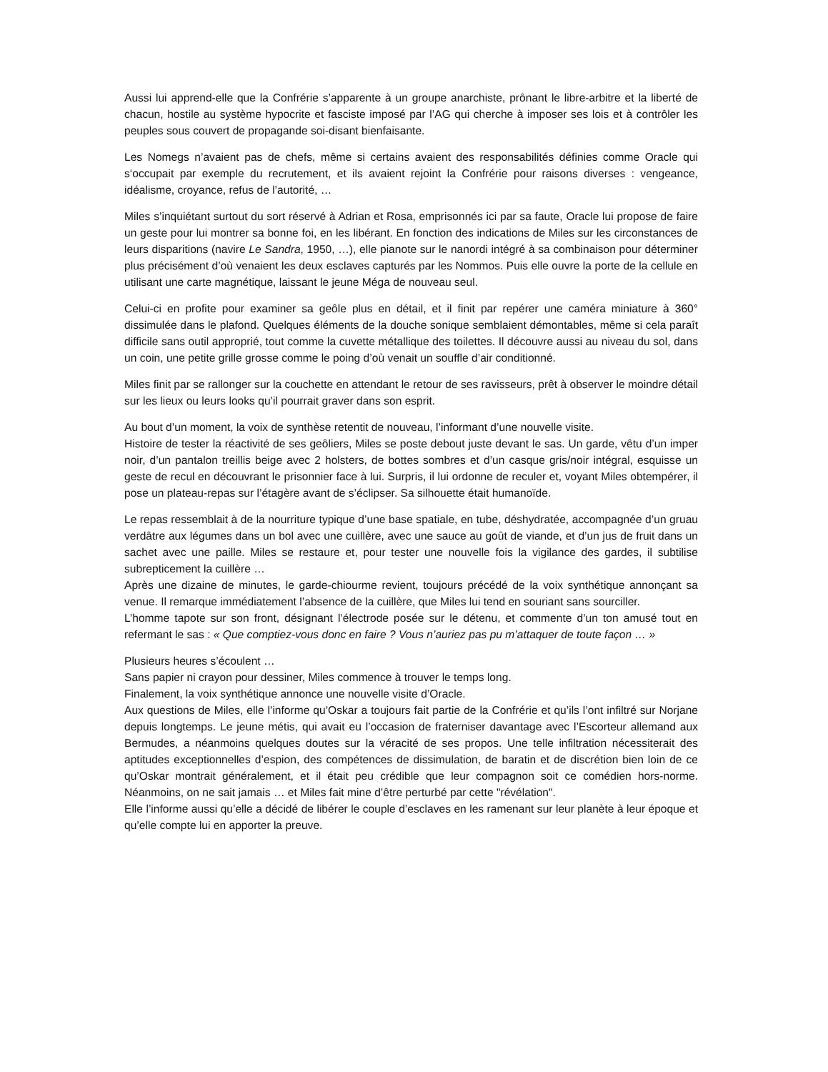Aussi lui apprend-elle que la Confrérie s’apparente à un groupe anarchiste, prônant le libre-arbitre et la liberté de chacun, hostile au système hypocrite et fasciste imposé par l’AG qui cherche à imposer ses lois et à contrôler les peuples sous couvert de propagande soi-disant bienfaisante.
Les Nomegs n’avaient pas de chefs, même si certains avaient des responsabilités définies comme Oracle qui s‘occupait par exemple du recrutement, et ils avaient rejoint la Confrérie pour raisons diverses : vengeance, idéalisme, croyance, refus de l’autorité, …
Miles s’inquiétant surtout du sort réservé à Adrian et Rosa, emprisonnés ici par sa faute, Oracle lui propose de faire un geste pour lui montrer sa bonne foi, en les libérant. En fonction des indications de Miles sur les circonstances de leurs disparitions (navire Le Sandra, 1950, …), elle pianote sur le nanordi intégré à sa combinaison pour déterminer plus précisément d’où venaient les deux esclaves capturés par les Nommos. Puis elle ouvre la porte de la cellule en utilisant une carte magnétique, laissant le jeune Méga de nouveau seul.
Celui-ci en profite pour examiner sa geôle plus en détail, et il finit par repérer une caméra miniature à 360° dissimulée dans le plafond. Quelques éléments de la douche sonique semblaient démontables, même si cela paraît difficile sans outil approprié, tout comme la cuvette métallique des toilettes. Il découvre aussi au niveau du sol, dans un coin, une petite grille grosse comme le poing d’où venait un souffle d’air conditionné.
Miles finit par se rallonger sur la couchette en attendant le retour de ses ravisseurs, prêt à observer le moindre détail sur les lieux ou leurs looks qu’il pourrait graver dans son esprit.
Au bout d’un moment, la voix de synthèse retentit de nouveau, l’informant d’une nouvelle visite.
Histoire de tester la réactivité de ses geôliers, Miles se poste debout juste devant le sas. Un garde, vêtu d’un imper noir, d’un pantalon treillis beige avec 2 holsters, de bottes sombres et d’un casque gris/noir intégral, esquisse un geste de recul en découvrant le prisonnier face à lui. Surpris, il lui ordonne de reculer et, voyant Miles obtempérer, il pose un plateau-repas sur l’étagère avant de s’éclipser. Sa silhouette était humanoïde.
Le repas ressemblait à de la nourriture typique d’une base spatiale, en tube, déshydratée, accompagnée d’un gruau verdâtre aux légumes dans un bol avec une cuillère, avec une sauce au goût de viande, et d’un jus de fruit dans un sachet avec une paille. Miles se restaure et, pour tester une nouvelle fois la vigilance des gardes, il subtilise subrepticement la cuillère …
Après une dizaine de minutes, le garde-chiourme revient, toujours précédé de la voix synthétique annonçant sa venue. Il remarque immédiatement l’absence de la cuillère, que Miles lui tend en souriant sans sourciller.
L’homme tapote sur son front, désignant l’électrode posée sur le détenu, et commente d’un ton amusé tout en refermant le sas : « Que comptiez-vous donc en faire ? Vous n’auriez pas pu m’attaquer de toute façon … »
Plusieurs heures s’écoulent …
Sans papier ni crayon pour dessiner, Miles commence à trouver le temps long.
Finalement, la voix synthétique annonce une nouvelle visite d’Oracle.
Aux questions de Miles, elle l’informe qu’Oskar a toujours fait partie de la Confrérie et qu’ils l’ont infiltré sur Norjane depuis longtemps. Le jeune métis, qui avait eu l’occasion de fraterniser davantage avec l’Escorteur allemand aux Bermudes, a néanmoins quelques doutes sur la véracité de ses propos. Une telle infiltration nécessiterait des aptitudes exceptionnelles d’espion, des compétences de dissimulation, de baratin et de discrétion bien loin de ce qu’Oskar montrait généralement, et il était peu crédible que leur compagnon soit ce comédien hors-norme. Néanmoins, on ne sait jamais … et Miles fait mine d’être perturbé par cette "révélation".
Elle l’informe aussi qu’elle a décidé de libérer le couple d’esclaves en les ramenant sur leur planète à leur époque et qu’elle compte lui en apporter la preuve.